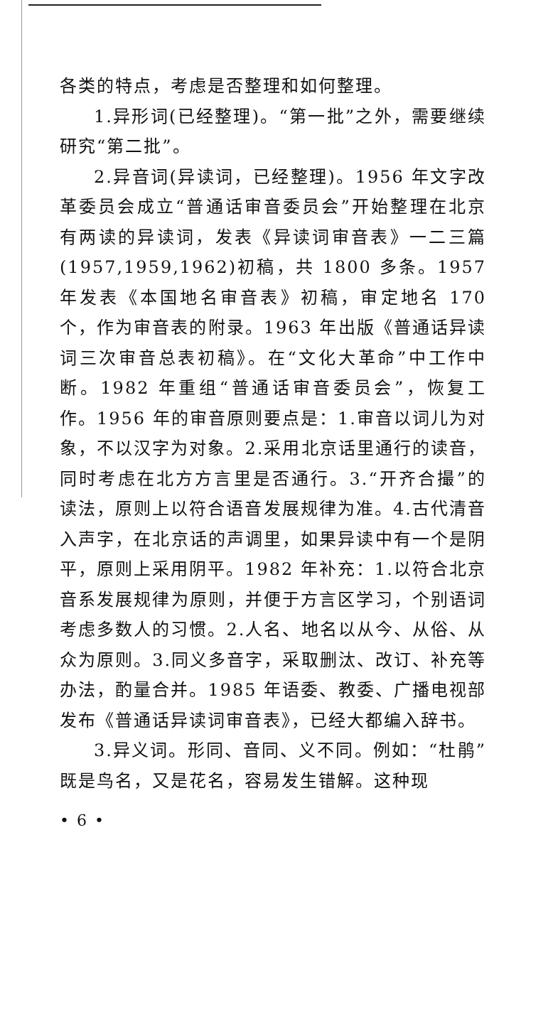各类的特点，考虑是否整理和如何整理。
1.异形词(已经整理)。“第一批”之外，需要继续研究“第二批”。
2.异音词(异读词，已经整理)。1956 年文字改革委员会成立“普通话审音委员会”开始整理在北京有两读的异读词，发表《异读词审音表》一二三篇(1957,1959,1962)初稿，共 1800 多条。1957 年发表《本国地名审音表》初稿，审定地名 170 个，作为审音表的附录。1963 年出版《普通话异读词三次审音总表初稿》。在“文化大革命”中工作中断。1982 年重组“普通话审音委员会”，恢复工作。1956 年的审音原则要点是：1.审音以词儿为对象，不以汉字为对象。2.采用北京话里通行的读音，同时考虑在北方方言里是否通行。3.“开齐合撮”的读法，原则上以符合语音发展规律为准。4.古代清音入声字，在北京话的声调里，如果异读中有一个是阴平，原则上采用阴平。1982 年补充：1.以符合北京音系发展规律为原则，并便于方言区学习，个别语词考虑多数人的习惯。2.人名、地名以从今、从俗、从众为原则。3.同义多音字，采取删汰、改订、补充等办法，酌量合并。1985 年语委、教委、广播电视部发布《普通话异读词审音表》，已经大都编入辞书。
3.异义词。形同、音同、义不同。例如：“杜鹃”既是鸟名，又是花名，容易发生错解。这种现
• 6 •